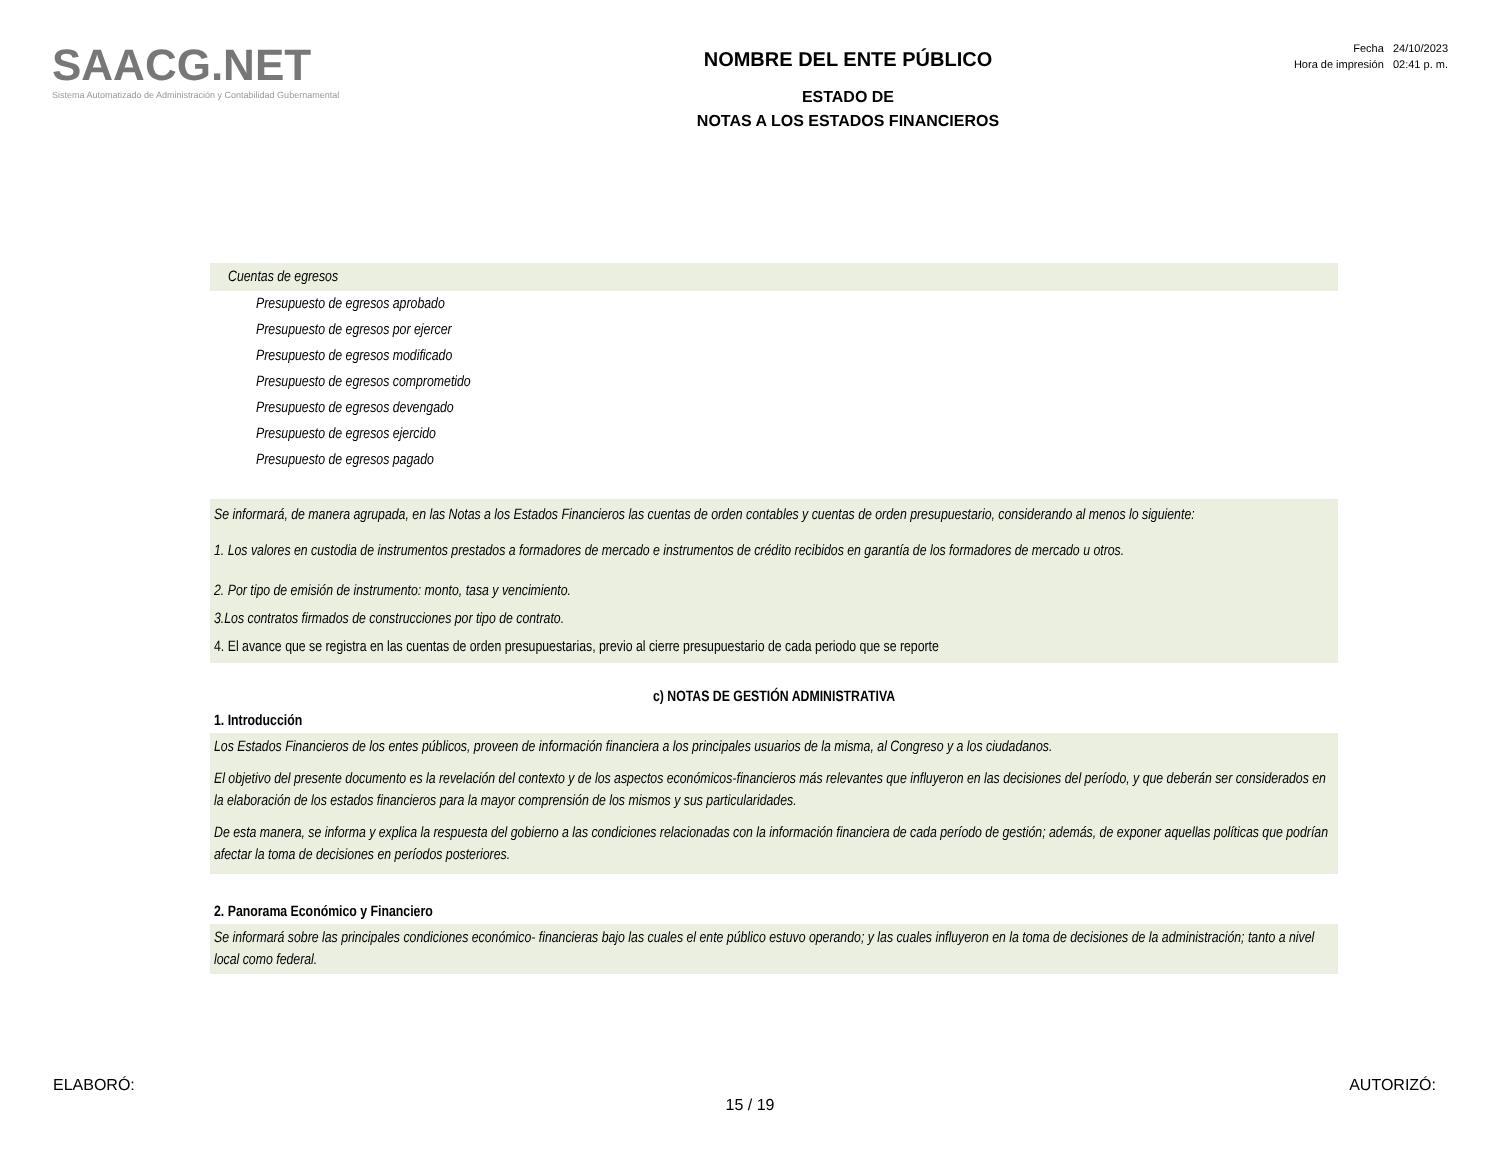SAACG.NET
Sistema Automatizado de Administración y Contabilidad Gubernamental
NOMBRE DEL ENTE PÚBLICO
ESTADO DE
NOTAS A LOS ESTADOS FINANCIEROS
Fecha 24/10/2023
Hora de impresión 02:41 p. m.
Cuentas de egresos
Presupuesto de egresos aprobado
Presupuesto de egresos por ejercer
Presupuesto de egresos modificado
Presupuesto de egresos comprometido
Presupuesto de egresos devengado
Presupuesto de egresos ejercido
Presupuesto de egresos pagado
Se informará, de manera agrupada, en las Notas a los Estados Financieros las cuentas de orden contables y cuentas de orden presupuestario, considerando al menos lo siguiente:
1. Los valores en custodia de instrumentos prestados a formadores de mercado e instrumentos de crédito recibidos en garantía de los formadores de mercado u otros.
2. Por tipo de emisión de instrumento: monto, tasa y vencimiento.
3.Los contratos firmados de construcciones por tipo de contrato.
4. El avance que se registra en las cuentas de orden presupuestarias, previo al cierre presupuestario de cada periodo que se reporte
c) NOTAS DE GESTIÓN ADMINISTRATIVA
1. Introducción
Los Estados Financieros de los entes públicos, proveen de información financiera a los principales usuarios de la misma, al Congreso y a los ciudadanos.
El objetivo del presente documento es la revelación del contexto y de los aspectos económicos-financieros más relevantes que influyeron en las decisiones del período, y que deberán ser considerados en la elaboración de los estados financieros para la mayor comprensión de los mismos y sus particularidades.
De esta manera, se informa y explica la respuesta del gobierno a las condiciones relacionadas con la información financiera de cada período de gestión; además, de exponer aquellas políticas que podrían afectar la toma de decisiones en períodos posteriores.
2. Panorama Económico y Financiero
Se informará sobre las principales condiciones económico- financieras bajo las cuales el ente público estuvo operando; y las cuales influyeron en la toma de decisiones de la administración; tanto a nivel local como federal.
ELABORÓ: AUTORIZÓ:
15 / 19